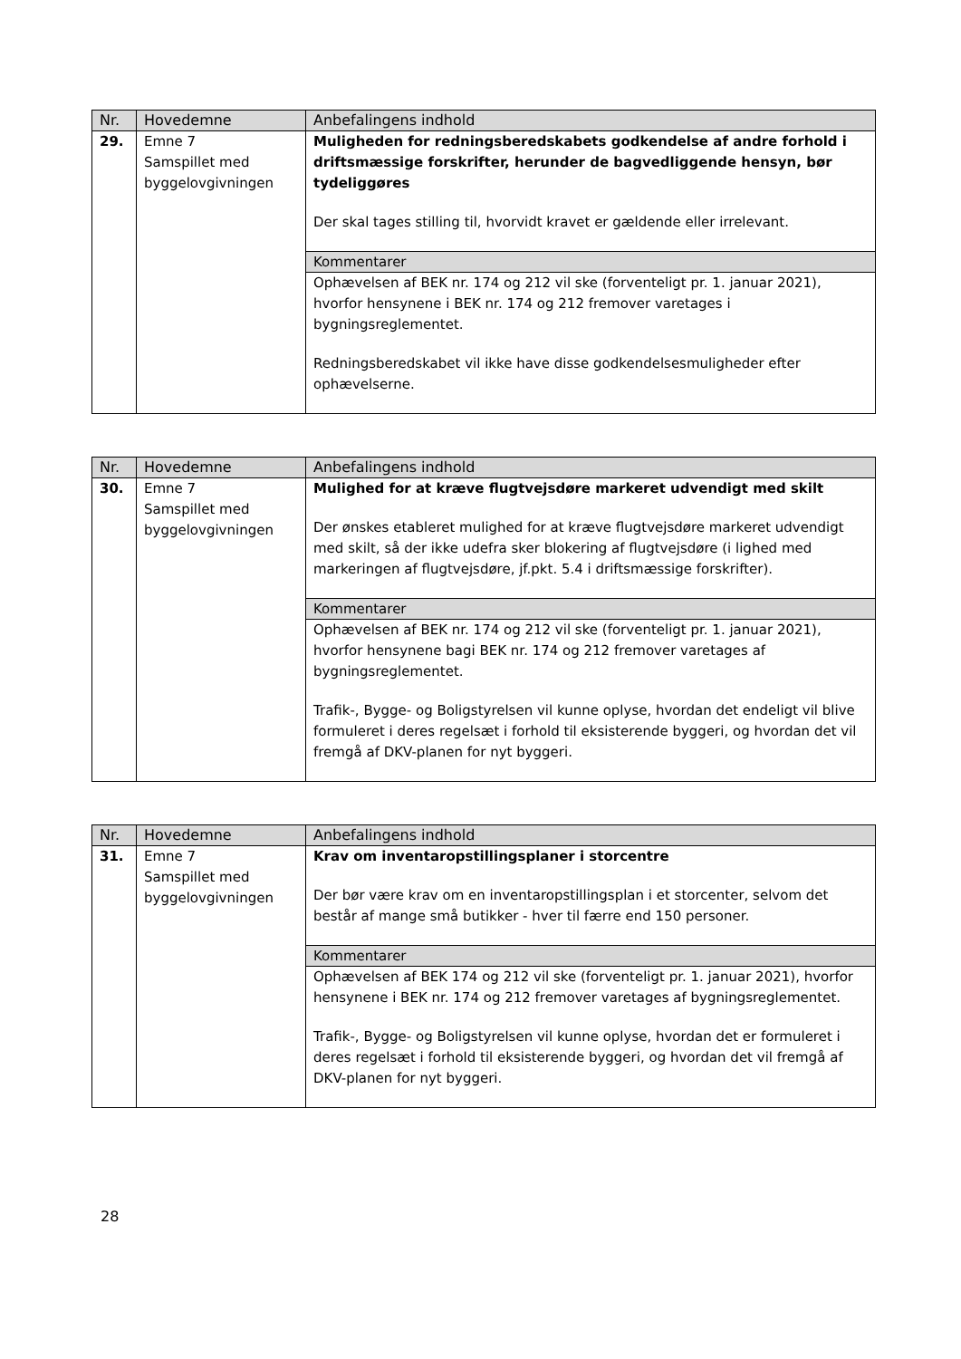| Nr. | Hovedemne | Anbefalingens indhold |
| --- | --- | --- |
| 29. | Emne 7 Samspillet med byggelovgivningen | Muligheden for redningsberedskabets godkendelse af andre forhold i driftsmæssige forskrifter, herunder de bagvedliggende hensyn, bør tydeliggøres Der skal tages stilling til, hvorvidt kravet er gældende eller irrelevant. |
| | | Kommentarer |
| | | Ophævelsen af BEK nr. 174 og 212 vil ske (forventeligt pr. 1. januar 2021), hvorfor hensynene i BEK nr. 174 og 212 fremover varetages i bygningsreglementet. Redningsberedskabet vil ikke have disse godkendelsesmuligheder efter ophævelserne. |
| Nr. | Hovedemne | Anbefalingens indhold |
| --- | --- | --- |
| 30. | Emne 7 Samspillet med byggelovgivningen | Mulighed for at kræve flugtvejsdøre markeret udvendigt med skilt Der ønskes etableret mulighed for at kræve flugtvejsdøre markeret udvendigt med skilt, så der ikke udefra sker blokering af flugtvejsdøre (i lighed med markeringen af flugtvejsdøre, jf.pkt. 5.4 i driftsmæssige forskrifter). |
| | | Kommentarer |
| | | Ophævelsen af BEK nr. 174 og 212 vil ske (forventeligt pr. 1. januar 2021), hvorfor hensynene bagi BEK nr. 174 og 212 fremover varetages af bygningsreglementet. Trafik-, Bygge- og Boligstyrelsen vil kunne oplyse, hvordan det endeligt vil blive formuleret i deres regelsæt i forhold til eksisterende byggeri, og hvordan det vil fremgå af DKV-planen for nyt byggeri. |
| Nr. | Hovedemne | Anbefalingens indhold |
| --- | --- | --- |
| 31. | Emne 7 Samspillet med byggelovgivningen | Krav om inventaropstillingsplaner i storcentre Der bør være krav om en inventaropstillingsplan i et storcenter, selvom det består af mange små butikker - hver til færre end 150 personer. |
| | | Kommentarer |
| | | Ophævelsen af BEK 174 og 212 vil ske (forventeligt pr. 1. januar 2021), hvorfor hensynene i BEK nr. 174 og 212 fremover varetages af bygningsreglementet. Trafik-, Bygge- og Boligstyrelsen vil kunne oplyse, hvordan det er formuleret i deres regelsæt i forhold til eksisterende byggeri, og hvordan det vil fremgå af DKV-planen for nyt byggeri. |
28